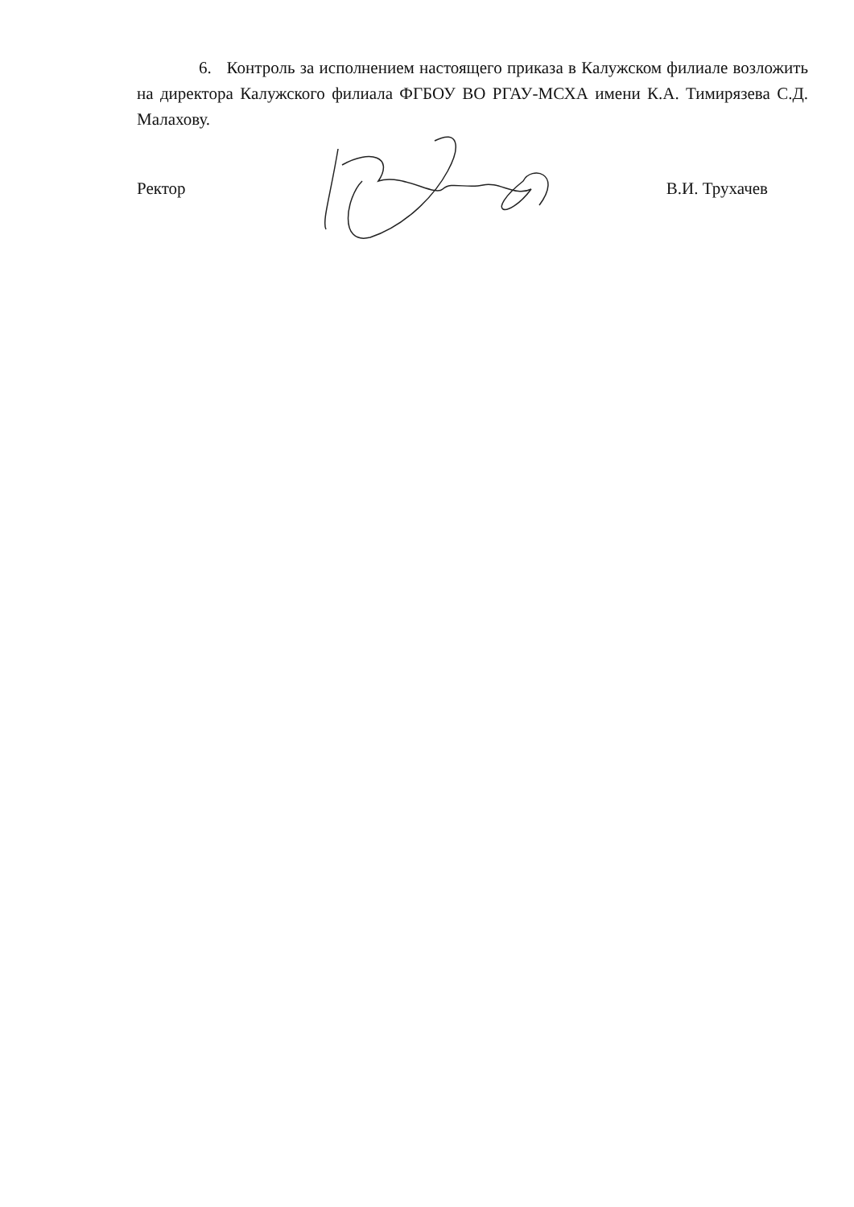6. Контроль за исполнением настоящего приказа в Калужском филиале возложить на директора Калужского филиала ФГБОУ ВО РГАУ-МСХА имени К.А. Тимирязева С.Д. Малахову.
Ректор В.И. Трухачев